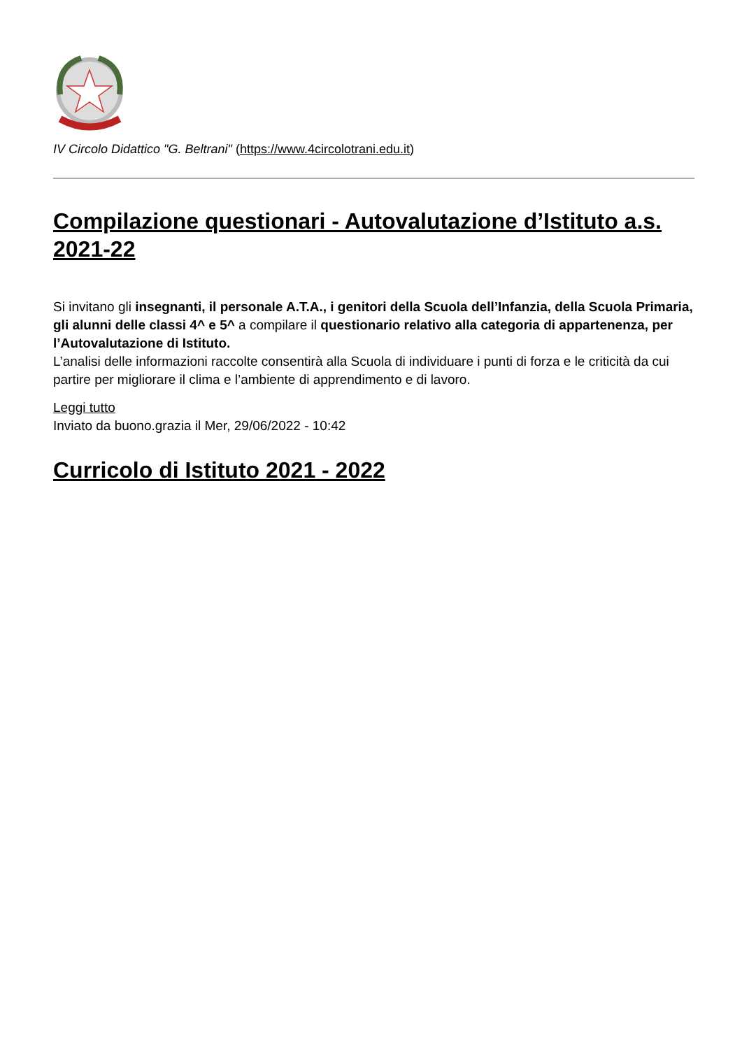IV Circolo Didattico "G. Beltrani" (https://www.4circolotrani.edu.it)
Compilazione questionari - Autovalutazione d’Istituto a.s. 2021-22
Si invitano gli insegnanti, il personale A.T.A., i genitori della Scuola dell’Infanzia, della Scuola Primaria, gli alunni delle classi 4^ e 5^ a compilare il questionario relativo alla categoria di appartenenza, per l’Autovalutazione di Istituto.
L’analisi delle informazioni raccolte consentirà alla Scuola di individuare i punti di forza e le criticità da cui partire per migliorare il clima e l’ambiente di apprendimento e di lavoro.
Leggi tutto
Inviato da buono.grazia il Mer, 29/06/2022 - 10:42
Curricolo di Istituto 2021 - 2022